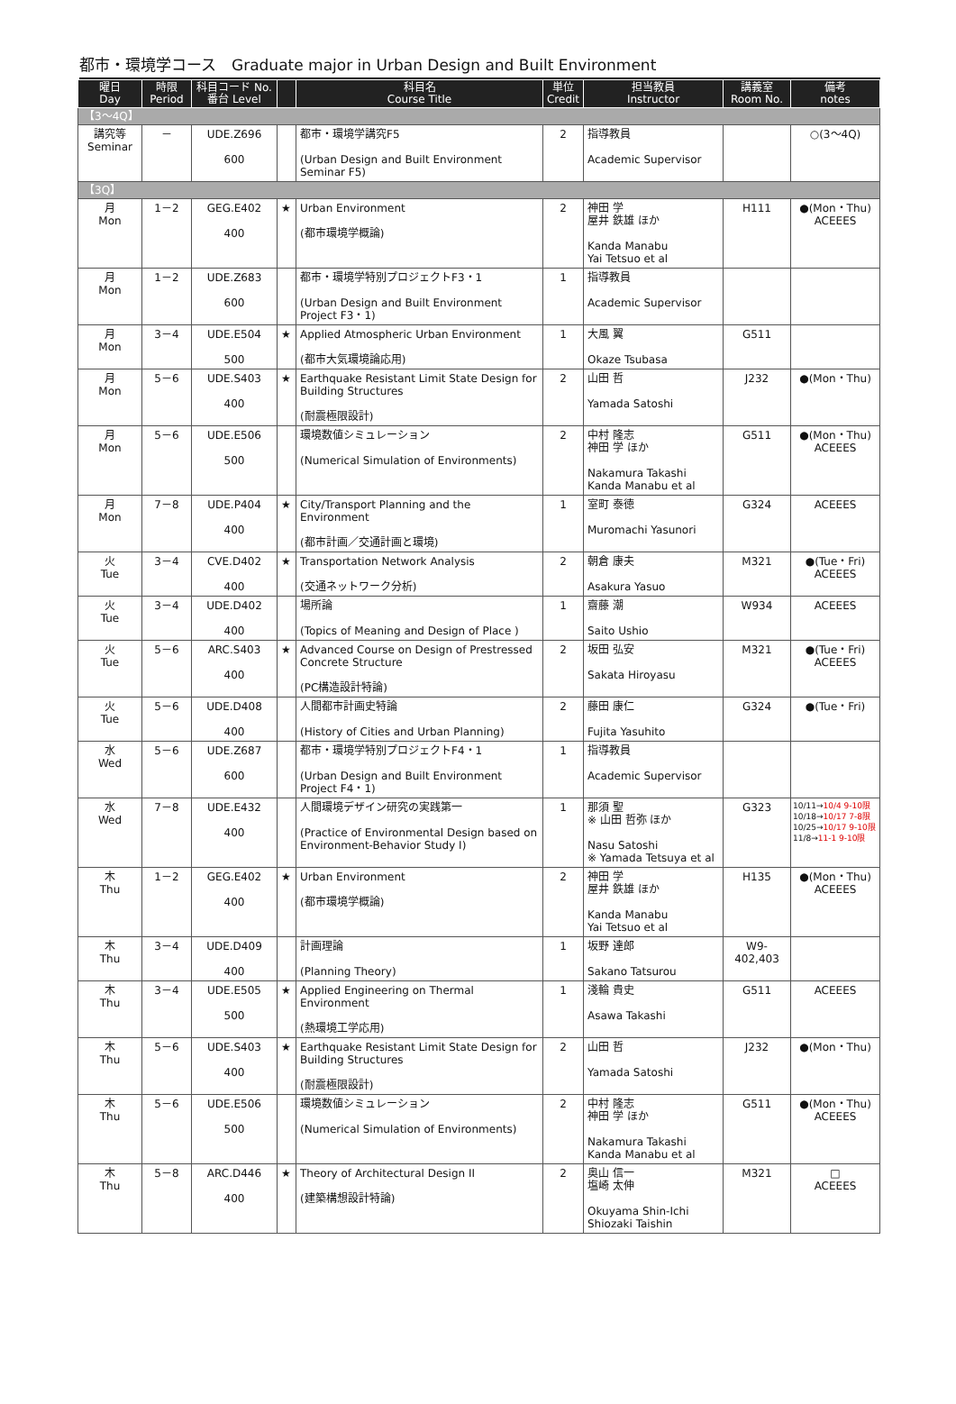都市・環境学コース　Graduate major in Urban Design and Built Environment
| 曜日 Day | 時限 Period | 科目コード No. 番台 Level | | 科目名 Course Title | 単位 Credit | 担当教員 Instructor | 講義室 Room No. | 備考 notes |
| --- | --- | --- | --- | --- | --- | --- | --- | --- |
| 【3～4Q】 | | | | | | | | |
| 講究等 Seminar | － | UDE.Z696 600 | | 都市・環境学講究F5 (Urban Design and Built Environment Seminar F5) | 2 | 指導教員 Academic Supervisor | | ○(3～4Q) |
| 【3Q】 | | | | | | | | |
| 月 Mon | 1－2 | GEG.E402 400 | ★ | Urban Environment (都市環境学概論) | 2 | 神田 学 屋井 鉄雄 ほか Kanda Manabu Yai Tetsuo et al | H111 | ●(Mon・Thu) ACEEES |
| 月 Mon | 1－2 | UDE.Z683 600 | | 都市・環境学特別プロジェクトF3・1 (Urban Design and Built Environment Project F3・1) | 1 | 指導教員 Academic Supervisor | | |
| 月 Mon | 3－4 | UDE.E504 500 | ★ | Applied Atmospheric Urban Environment (都市大気環境論応用) | 1 | 大風 翼 Okaze Tsubasa | G511 | |
| 月 Mon | 5－6 | UDE.S403 400 | ★ | Earthquake Resistant Limit State Design for Building Structures (耐震極限設計) | 2 | 山田 哲 Yamada Satoshi | J232 | ●(Mon・Thu) |
| 月 Mon | 5－6 | UDE.E506 500 | | 環境数値シミュレーション (Numerical Simulation of Environments) | 2 | 中村 隆志 神田 学 ほか Nakamura Takashi Kanda Manabu et al | G511 | ●(Mon・Thu) ACEEES |
| 月 Mon | 7－8 | UDE.P404 400 | ★ | City/Transport Planning and the Environment (都市計画／交通計画と環境) | 1 | 室町 泰徳 Muromachi Yasunori | G324 | ACEEES |
| 火 Tue | 3－4 | CVE.D402 400 | ★ | Transportation Network Analysis (交通ネットワーク分析) | 2 | 朝倉 康夫 Asakura Yasuo | M321 | ●(Tue・Fri) ACEEES |
| 火 Tue | 3－4 | UDE.D402 400 | | 場所論 (Topics of Meaning and Design of Place ) | 1 | 齋藤 潮 Saito Ushio | W934 | ACEEES |
| 火 Tue | 5－6 | ARC.S403 400 | ★ | Advanced Course on Design of Prestressed Concrete Structure (PC構造設計特論) | 2 | 坂田 弘安 Sakata Hiroyasu | M321 | ●(Tue・Fri) ACEEES |
| 火 Tue | 5－6 | UDE.D408 400 | | 人間都市計画史特論 (History of Cities and Urban Planning) | 2 | 藤田 康仁 Fujita Yasuhito | G324 | ●(Tue・Fri) |
| 水 Wed | 5－6 | UDE.Z687 600 | | 都市・環境学特別プロジェクトF4・1 (Urban Design and Built Environment Project F4・1) | 1 | 指導教員 Academic Supervisor | | |
| 水 Wed | 7－8 | UDE.E432 400 | | 人間環境デザイン研究の実践第一 (Practice of Environmental Design based on Environment-Behavior Study I) | 1 | 那須 聖 ※ 山田 哲弥 ほか Nasu Satoshi ※ Yamada Tetsuya et al | G323 | 10/11→ 10/4 9-10限 10/18→ 10/17 7-8限 10/25→ 10/17 9-10限 11/8→ 11-1 9-10限 |
| 木 Thu | 1－2 | GEG.E402 400 | ★ | Urban Environment (都市環境学概論) | 2 | 神田 学 屋井 鉄雄 ほか Kanda Manabu Yai Tetsuo et al | H135 | ●(Mon・Thu) ACEEES |
| 木 Thu | 3－4 | UDE.D409 400 | | 計画理論 (Planning Theory) | 1 | 坂野 達郎 Sakano Tatsurou | W9-402,403 | |
| 木 Thu | 3－4 | UDE.E505 500 | ★ | Applied Engineering on Thermal Environment (熱環境工学応用) | 1 | 淺輪 貴史 Asawa Takashi | G511 | ACEEES |
| 木 Thu | 5－6 | UDE.S403 400 | ★ | Earthquake Resistant Limit State Design for Building Structures (耐震極限設計) | 2 | 山田 哲 Yamada Satoshi | J232 | ●(Mon・Thu) |
| 木 Thu | 5－6 | UDE.E506 500 | | 環境数値シミュレーション (Numerical Simulation of Environments) | 2 | 中村 隆志 神田 学 ほか Nakamura Takashi Kanda Manabu et al | G511 | ●(Mon・Thu) ACEEES |
| 木 Thu | 5－8 | ARC.D446 400 | ★ | Theory of Architectural Design II (建築構想設計特論) | 2 | 奥山 信一 塩崎 太伸 Okuyama Shin-Ichi Shiozaki Taishin | M321 | □ ACEEES |